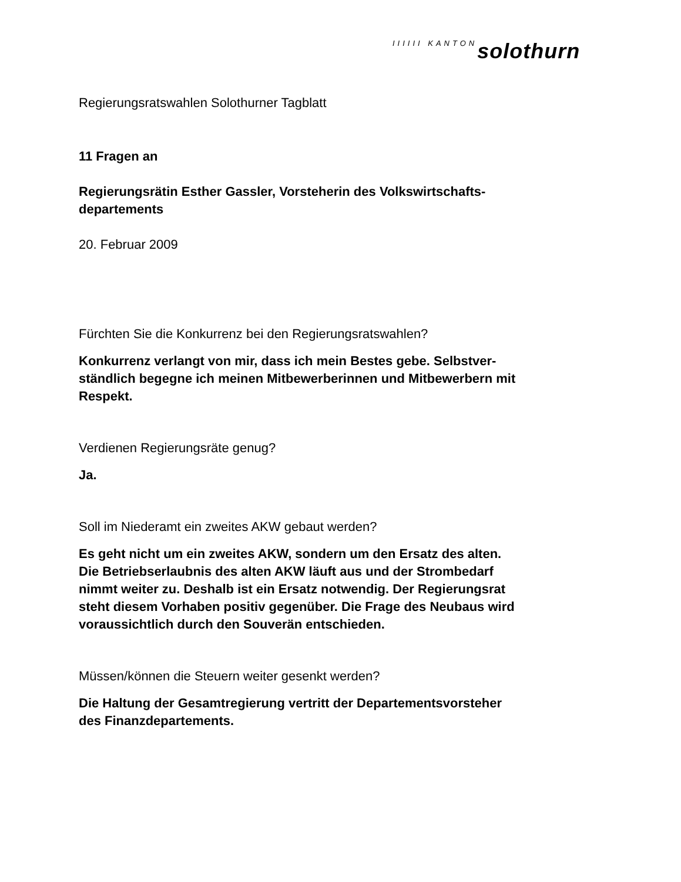IIIIII KANTON solothurn
Regierungsratswahlen Solothurner Tagblatt
11 Fragen an
Regierungsrätin Esther Gassler, Vorsteherin des Volkswirtschafts-
departements
20. Februar 2009
Fürchten Sie die Konkurrenz bei den Regierungsratswahlen?
Konkurrenz verlangt von mir, dass ich mein Bestes gebe. Selbstver-
ständlich begegne ich meinen Mitbewerberinnen und Mitbewerbern mit
Respekt.
Verdienen Regierungsräte genug?
Ja.
Soll im Niederamt ein zweites AKW gebaut werden?
Es geht nicht um ein zweites AKW, sondern um den Ersatz des alten.
Die Betriebserlaubnis des alten AKW läuft aus und der Strombedarf
nimmt weiter zu. Deshalb ist ein Ersatz notwendig. Der Regierungsrat
steht diesem Vorhaben positiv gegenüber. Die Frage des Neubaus wird
voraussichtlich durch den Souverän entschieden.
Müssen/können die Steuern weiter gesenkt werden?
Die Haltung der Gesamtregierung vertritt der Departementsvorsteher
des Finanzdepartements.